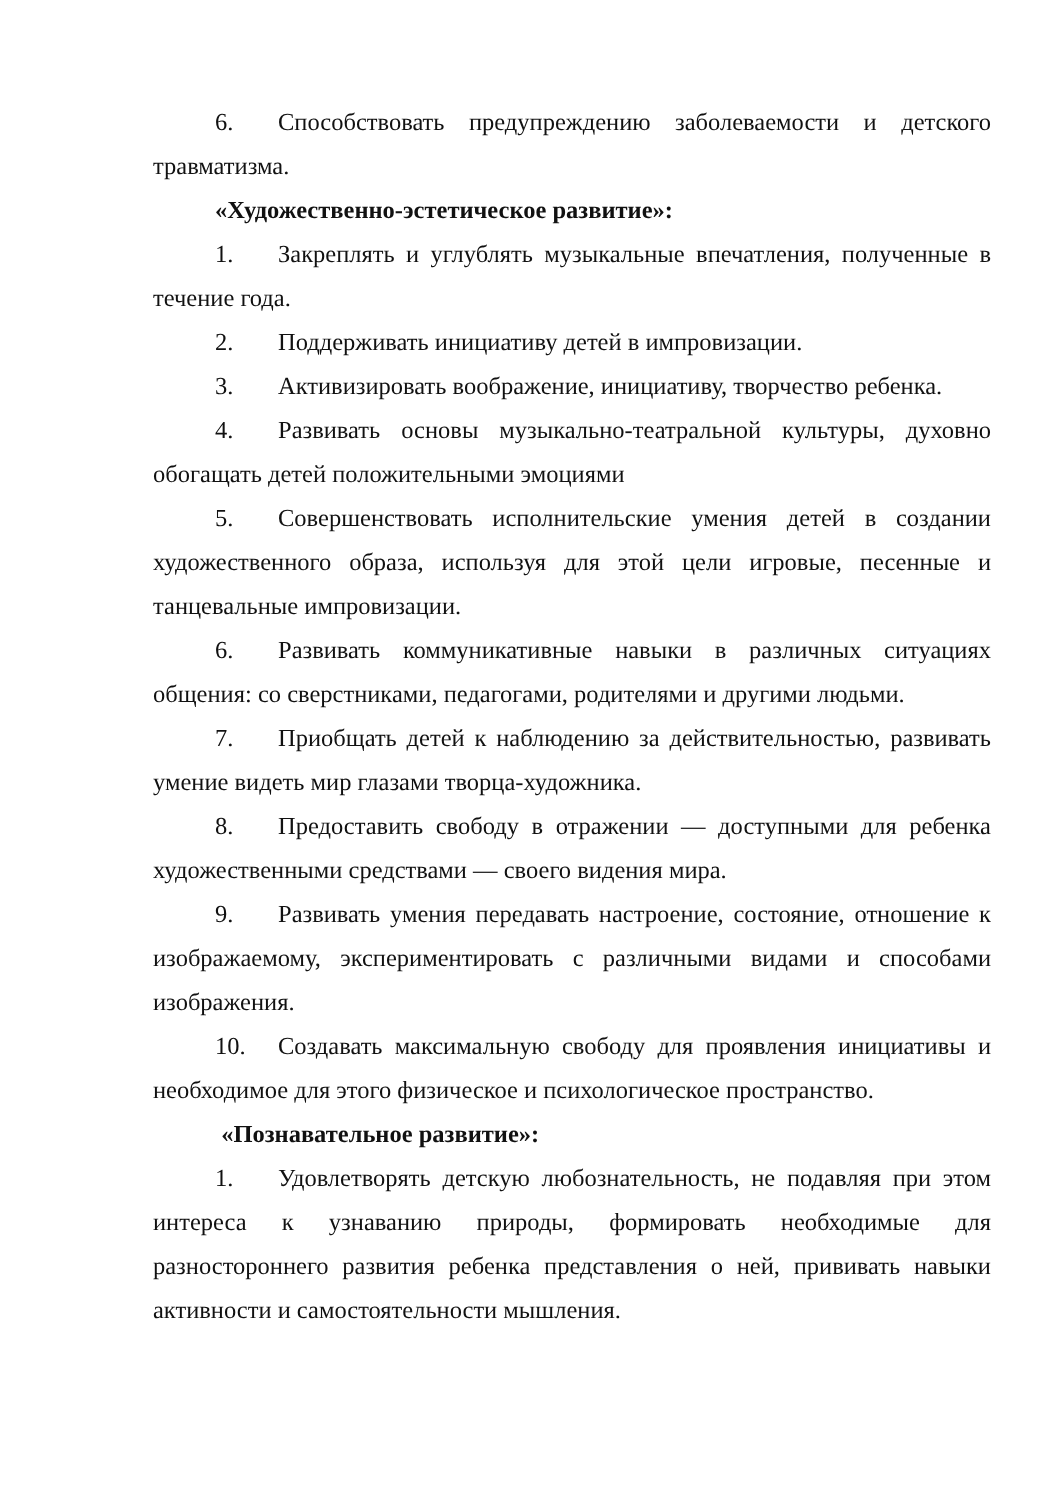6. Способствовать предупреждению заболеваемости и детского травматизма.
«Художественно-эстетическое развитие»:
1. Закреплять и углублять музыкальные впечатления, полученные в течение года.
2. Поддерживать инициативу детей в импровизации.
3. Активизировать воображение, инициативу, творчество ребенка.
4. Развивать основы музыкально-театральной культуры, духовно обогащать детей положительными эмоциями
5. Совершенствовать исполнительские умения детей в создании художественного образа, используя для этой цели игровые, песенные и танцевальные импровизации.
6. Развивать коммуникативные навыки в различных ситуациях общения: со сверстниками, педагогами, родителями и другими людьми.
7. Приобщать детей к наблюдению за действительностью, развивать умение видеть мир глазами творца-художника.
8. Предоставить свободу в отражении — доступными для ребенка художественными средствами — своего видения мира.
9. Развивать умения передавать настроение, состояние, отношение к изображаемому, экспериментировать с различными видами и способами изображения.
10. Создавать максимальную свободу для проявления инициативы и необходимое для этого физическое и психологическое пространство.
«Познавательное развитие»:
1. Удовлетворять детскую любознательность, не подавляя при этом интереса к узнаванию природы, формировать необходимые для разностороннего развития ребенка представления о ней, прививать навыки активности и самостоятельности мышления.